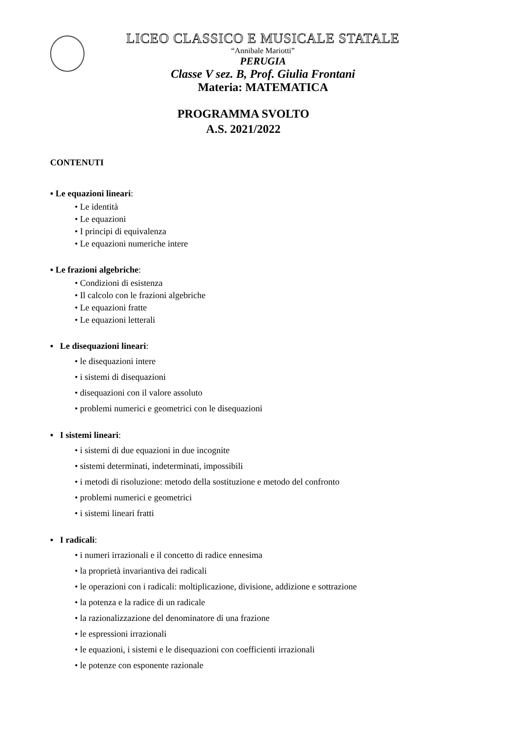LICEO CLASSICO E MUSICALE STATALE
“Annibale Mariotti”
PERUGIA
Classe V sez. B, Prof. Giulia Frontani
Materia: MATEMATICA
PROGRAMMA SVOLTO
A.S. 2021/2022
CONTENUTI
▪ Le equazioni lineari:
• Le identità
• Le equazioni
• I principi di equivalenza
• Le equazioni numeriche intere
▪ Le frazioni algebriche:
• Condizioni di esistenza
• Il calcolo con le frazioni algebriche
• Le equazioni fratte
• Le equazioni letterali
▪ Le disequazioni lineari:
• le disequazioni intere
• i sistemi di disequazioni
• disequazioni con il valore assoluto
• problemi numerici e geometrici con le disequazioni
▪ I sistemi lineari:
• i sistemi di due equazioni in due incognite
• sistemi determinati, indeterminati, impossibili
• i metodi di risoluzione: metodo della sostituzione e metodo del confronto
• problemi numerici e geometrici
• i sistemi lineari fratti
▪ I radicali:
• i numeri irrazionali e il concetto di radice ennesima
• la proprietà invariantiva dei radicali
• le operazioni con i radicali: moltiplicazione, divisione, addizione e sottrazione
• la potenza e la radice di un radicale
• la razionalizzazione del denominatore di una frazione
• le espressioni irrazionali
• le equazioni, i sistemi e le disequazioni con coefficienti irrazionali
• le potenze con esponente razionale